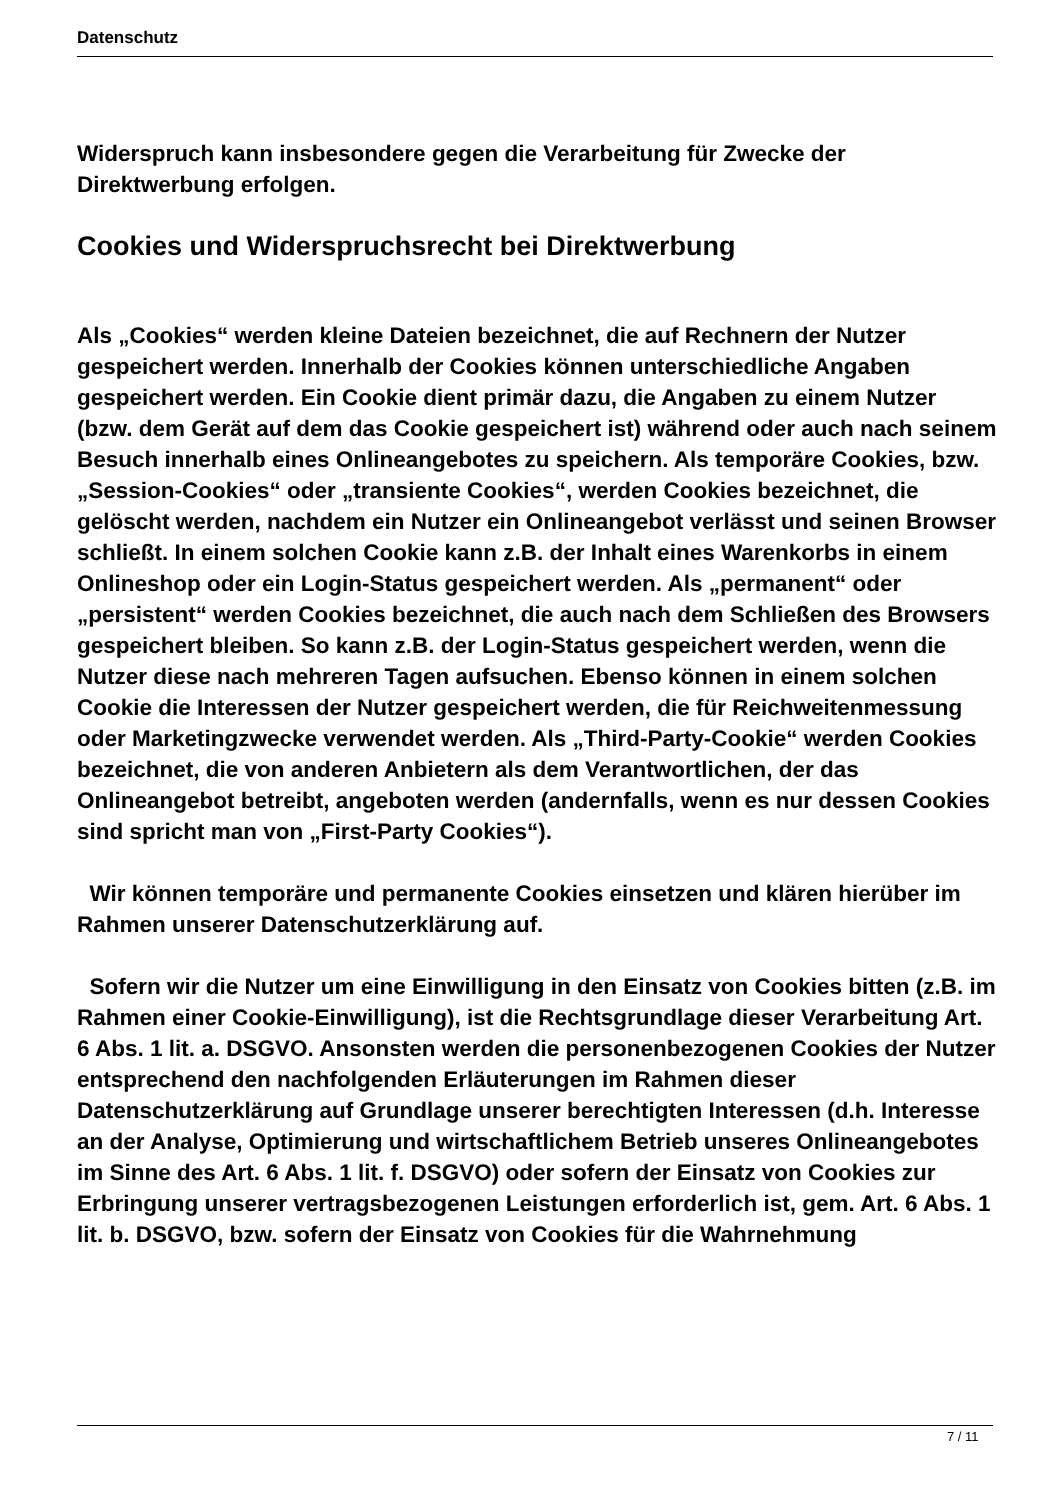Datenschutz
Widerspruch kann insbesondere gegen die Verarbeitung für Zwecke der Direktwerbung erfolgen.
Cookies und Widerspruchsrecht bei Direktwerbung
Als „Cookies“ werden kleine Dateien bezeichnet, die auf Rechnern der Nutzer gespeichert werden. Innerhalb der Cookies können unterschiedliche Angaben gespeichert werden. Ein Cookie dient primär dazu, die Angaben zu einem Nutzer (bzw. dem Gerät auf dem das Cookie gespeichert ist) während oder auch nach seinem Besuch innerhalb eines Onlineangebotes zu speichern. Als temporäre Cookies, bzw. „Session-Cookies“ oder „transiente Cookies“, werden Cookies bezeichnet, die gelöscht werden, nachdem ein Nutzer ein Onlineangebot verlässt und seinen Browser schließt. In einem solchen Cookie kann z.B. der Inhalt eines Warenkorbs in einem Onlineshop oder ein Login-Status gespeichert werden. Als „permanent“ oder „persistent“ werden Cookies bezeichnet, die auch nach dem Schließen des Browsers gespeichert bleiben. So kann z.B. der Login-Status gespeichert werden, wenn die Nutzer diese nach mehreren Tagen aufsuchen. Ebenso können in einem solchen Cookie die Interessen der Nutzer gespeichert werden, die für Reichweitenmessung oder Marketingzwecke verwendet werden. Als „Third-Party-Cookie“ werden Cookies bezeichnet, die von anderen Anbietern als dem Verantwortlichen, der das Onlineangebot betreibt, angeboten werden (andernfalls, wenn es nur dessen Cookies sind spricht man von „First-Party Cookies“).
Wir können temporäre und permanente Cookies einsetzen und klären hierüber im Rahmen unserer Datenschutzerklärung auf.
Sofern wir die Nutzer um eine Einwilligung in den Einsatz von Cookies bitten (z.B. im Rahmen einer Cookie-Einwilligung), ist die Rechtsgrundlage dieser Verarbeitung Art. 6 Abs. 1 lit. a. DSGVO. Ansonsten werden die personenbezogenen Cookies der Nutzer entsprechend den nachfolgenden Erläuterungen im Rahmen dieser Datenschutzerklärung auf Grundlage unserer berechtigten Interessen (d.h. Interesse an der Analyse, Optimierung und wirtschaftlichem Betrieb unseres Onlineangebotes im Sinne des Art. 6 Abs. 1 lit. f. DSGVO) oder sofern der Einsatz von Cookies zur Erbringung unserer vertragsbezogenen Leistungen erforderlich ist, gem. Art. 6 Abs. 1 lit. b. DSGVO, bzw. sofern der Einsatz von Cookies für die Wahrnehmung
7 / 11